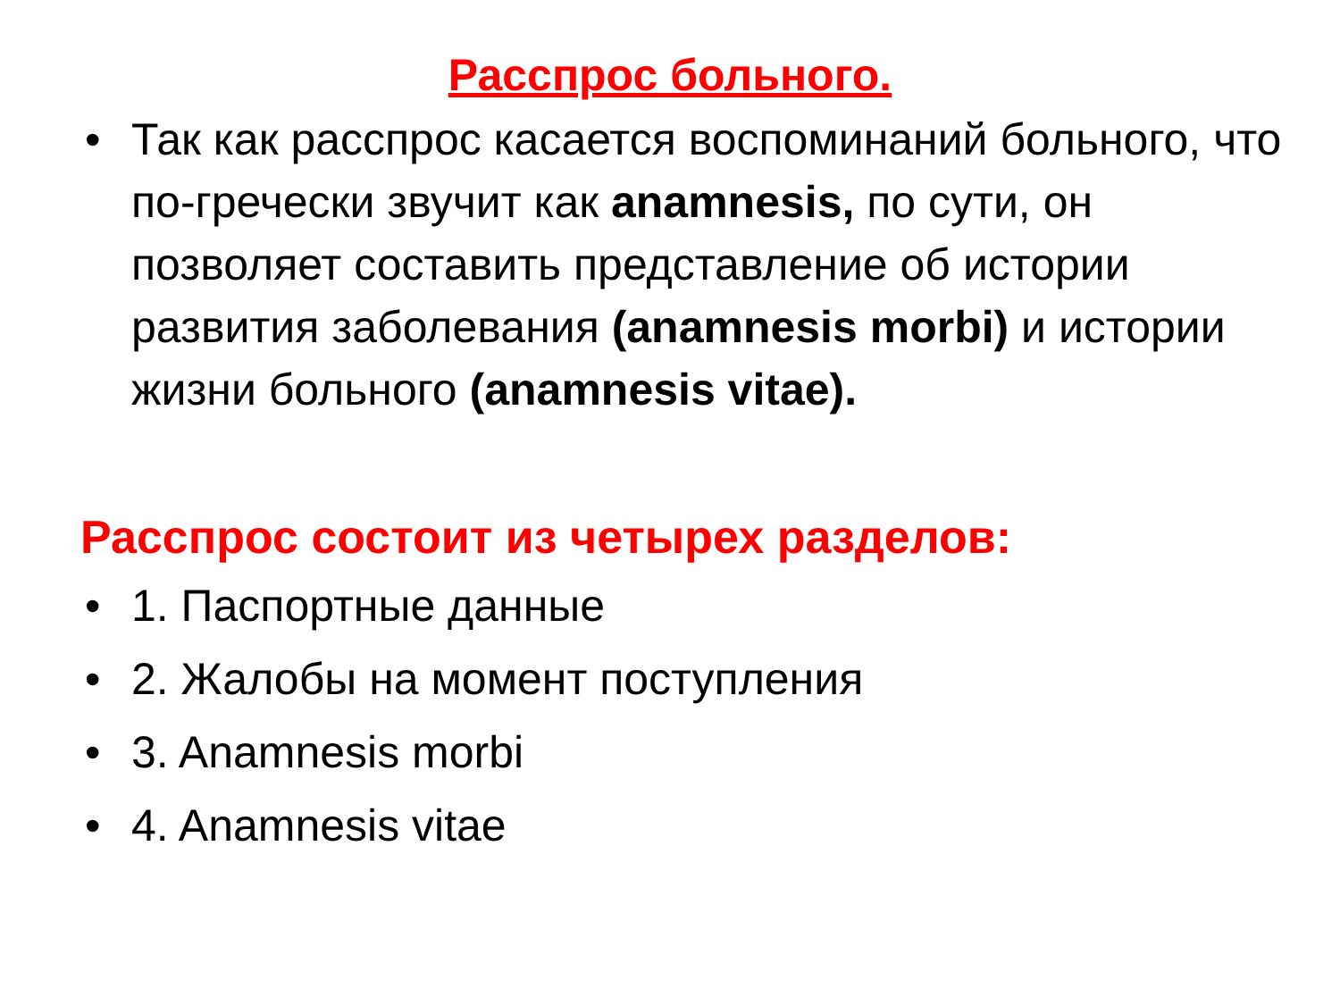Расспрос больного.
• Так как расспрос касается воспоминаний больного, что по-гречески звучит как anamnesis, по сути, он позволяет составить представление об истории развития заболевания (anamnesis morbi) и истории жизни больного (anamnesis vitae).
Расспрос состоит из четырех разделов:
• 1. Паспортные данные
• 2. Жалобы на момент поступления
• 3. Anamnesis morbi
• 4. Anamnesis vitae